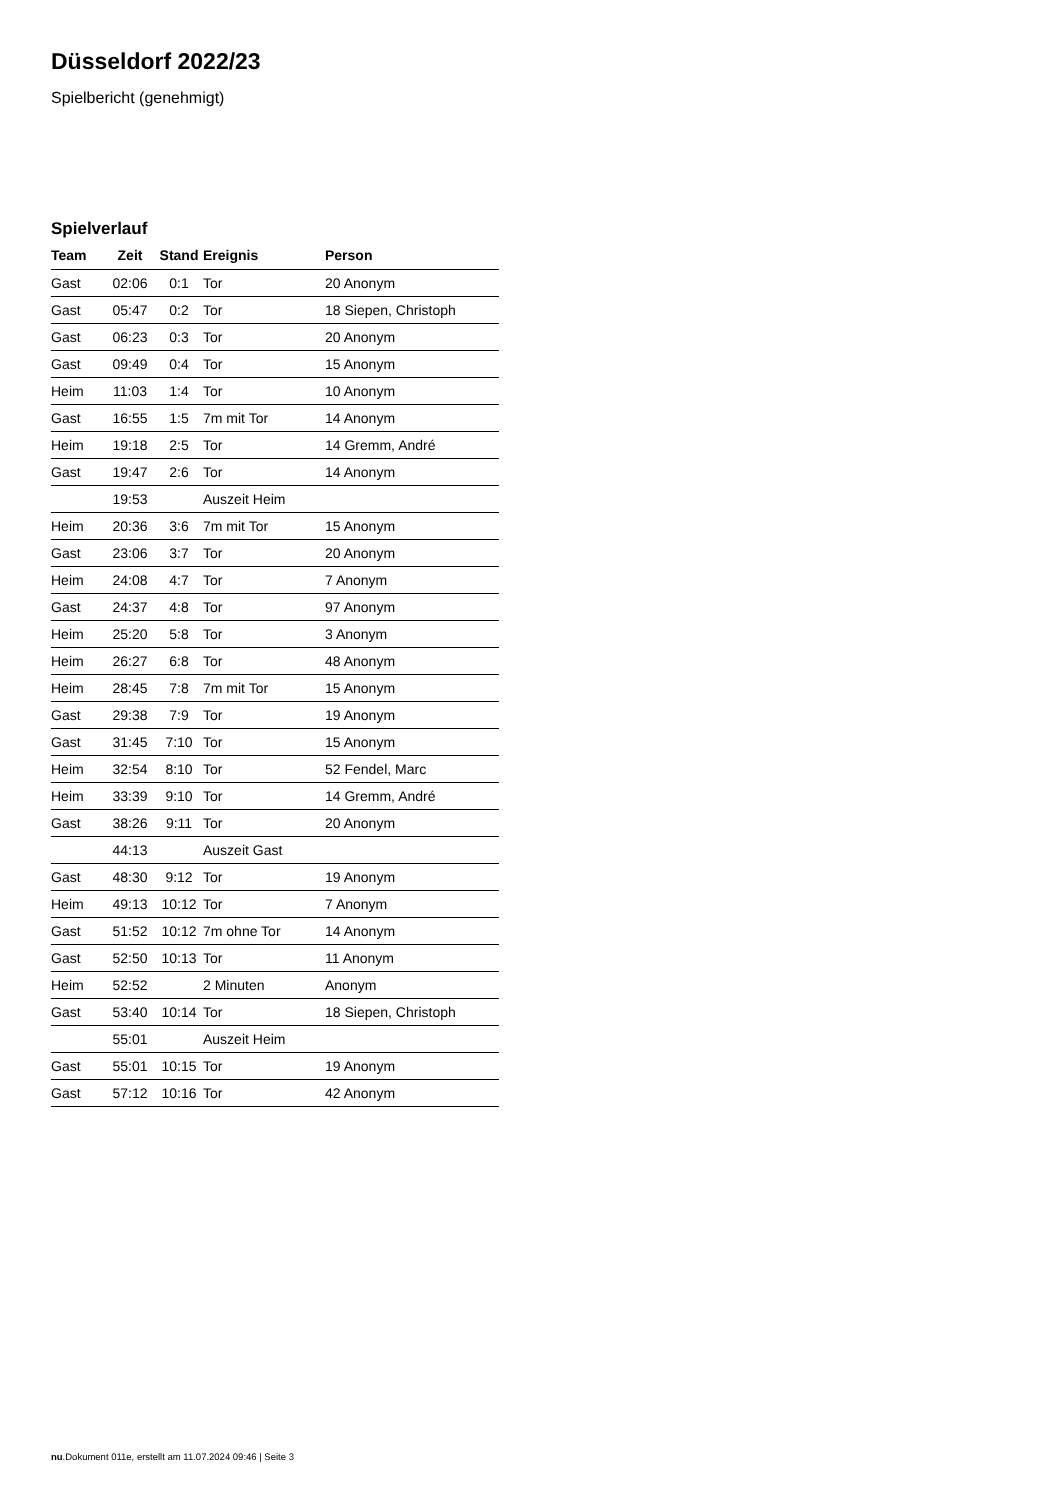Düsseldorf 2022/23
Spielbericht (genehmigt)
Spielverlauf
| Team | Zeit | Stand | Ereignis | Person |
| --- | --- | --- | --- | --- |
| Gast | 02:06 | 0:1 | Tor | 20 Anonym |
| Gast | 05:47 | 0:2 | Tor | 18 Siepen, Christoph |
| Gast | 06:23 | 0:3 | Tor | 20 Anonym |
| Gast | 09:49 | 0:4 | Tor | 15 Anonym |
| Heim | 11:03 | 1:4 | Tor | 10 Anonym |
| Gast | 16:55 | 1:5 | 7m mit Tor | 14 Anonym |
| Heim | 19:18 | 2:5 | Tor | 14 Gremm, André |
| Gast | 19:47 | 2:6 | Tor | 14 Anonym |
| | 19:53 | | Auszeit Heim | |
| Heim | 20:36 | 3:6 | 7m mit Tor | 15 Anonym |
| Gast | 23:06 | 3:7 | Tor | 20 Anonym |
| Heim | 24:08 | 4:7 | Tor | 7 Anonym |
| Gast | 24:37 | 4:8 | Tor | 97 Anonym |
| Heim | 25:20 | 5:8 | Tor | 3 Anonym |
| Heim | 26:27 | 6:8 | Tor | 48 Anonym |
| Heim | 28:45 | 7:8 | 7m mit Tor | 15 Anonym |
| Gast | 29:38 | 7:9 | Tor | 19 Anonym |
| Gast | 31:45 | 7:10 | Tor | 15 Anonym |
| Heim | 32:54 | 8:10 | Tor | 52 Fendel, Marc |
| Heim | 33:39 | 9:10 | Tor | 14 Gremm, André |
| Gast | 38:26 | 9:11 | Tor | 20 Anonym |
| | 44:13 | | Auszeit Gast | |
| Gast | 48:30 | 9:12 | Tor | 19 Anonym |
| Heim | 49:13 | 10:12 | Tor | 7 Anonym |
| Gast | 51:52 | 10:12 | 7m ohne Tor | 14 Anonym |
| Gast | 52:50 | 10:13 | Tor | 11 Anonym |
| Heim | 52:52 | | 2 Minuten | Anonym |
| Gast | 53:40 | 10:14 | Tor | 18 Siepen, Christoph |
| | 55:01 | | Auszeit Heim | |
| Gast | 55:01 | 10:15 | Tor | 19 Anonym |
| Gast | 57:12 | 10:16 | Tor | 42 Anonym |
nu.Dokument 011e, erstellt am 11.07.2024 09:46 | Seite 3